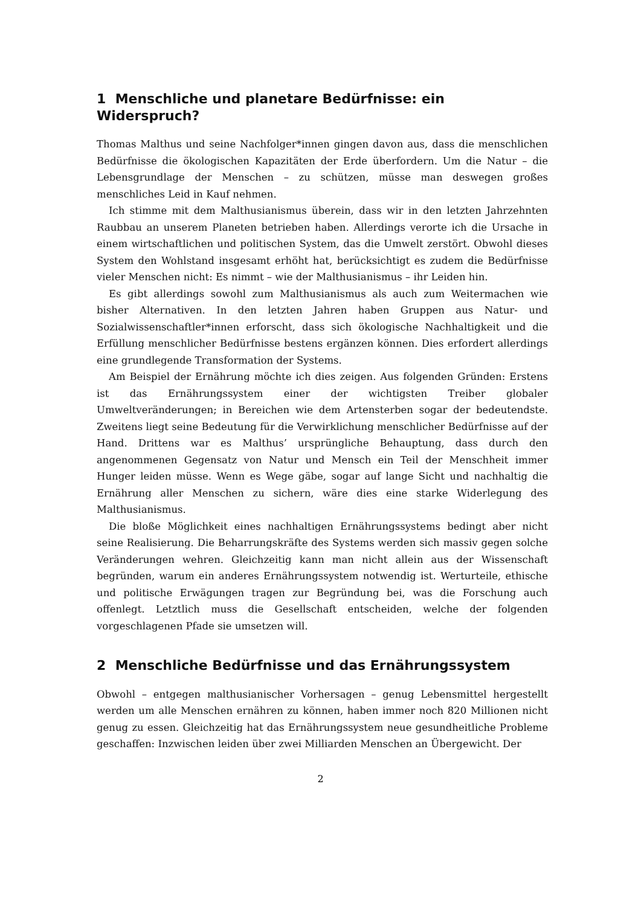1 Menschliche und planetare Bedürfnisse: ein Widerspruch?
Thomas Malthus und seine Nachfolger*innen gingen davon aus, dass die menschlichen Bedürfnisse die ökologischen Kapazitäten der Erde überfordern. Um die Natur – die Lebensgrundlage der Menschen – zu schützen, müsse man deswegen großes menschliches Leid in Kauf nehmen.
Ich stimme mit dem Malthusianismus überein, dass wir in den letzten Jahrzehnten Raubbau an unserem Planeten betrieben haben. Allerdings verorte ich die Ursache in einem wirtschaftlichen und politischen System, das die Umwelt zerstört. Obwohl dieses System den Wohlstand insgesamt erhöht hat, berücksichtigt es zudem die Bedürfnisse vieler Menschen nicht: Es nimmt – wie der Malthusianismus – ihr Leiden hin.
Es gibt allerdings sowohl zum Malthusianismus als auch zum Weitermachen wie bisher Alternativen. In den letzten Jahren haben Gruppen aus Natur- und Sozialwissenschaftler*innen erforscht, dass sich ökologische Nachhaltigkeit und die Erfüllung menschlicher Bedürfnisse bestens ergänzen können. Dies erfordert allerdings eine grundlegende Transformation der Systems.
Am Beispiel der Ernährung möchte ich dies zeigen. Aus folgenden Gründen: Erstens ist das Ernährungssystem einer der wichtigsten Treiber globaler Umweltveränderungen; in Bereichen wie dem Artensterben sogar der bedeutendste. Zweitens liegt seine Bedeutung für die Verwirklichung menschlicher Bedürfnisse auf der Hand. Drittens war es Malthus’ ursprüngliche Behauptung, dass durch den angenommenen Gegensatz von Natur und Mensch ein Teil der Menschheit immer Hunger leiden müsse. Wenn es Wege gäbe, sogar auf lange Sicht und nachhaltig die Ernährung aller Menschen zu sichern, wäre dies eine starke Widerlegung des Malthusianismus.
Die bloße Möglichkeit eines nachhaltigen Ernährungssystems bedingt aber nicht seine Realisierung. Die Beharrungskräfte des Systems werden sich massiv gegen solche Veränderungen wehren. Gleichzeitig kann man nicht allein aus der Wissenschaft begründen, warum ein anderes Ernährungssystem notwendig ist. Werturteile, ethische und politische Erwägungen tragen zur Begründung bei, was die Forschung auch offenlegt. Letztlich muss die Gesellschaft entscheiden, welche der folgenden vorgeschlagenen Pfade sie umsetzen will.
2 Menschliche Bedürfnisse und das Ernährungssystem
Obwohl – entgegen malthusianischer Vorhersagen – genug Lebensmittel hergestellt werden um alle Menschen ernähren zu können, haben immer noch 820 Millionen nicht genug zu essen. Gleichzeitig hat das Ernährungssystem neue gesundheitliche Probleme geschaffen: Inzwischen leiden über zwei Milliarden Menschen an Übergewicht. Der
2